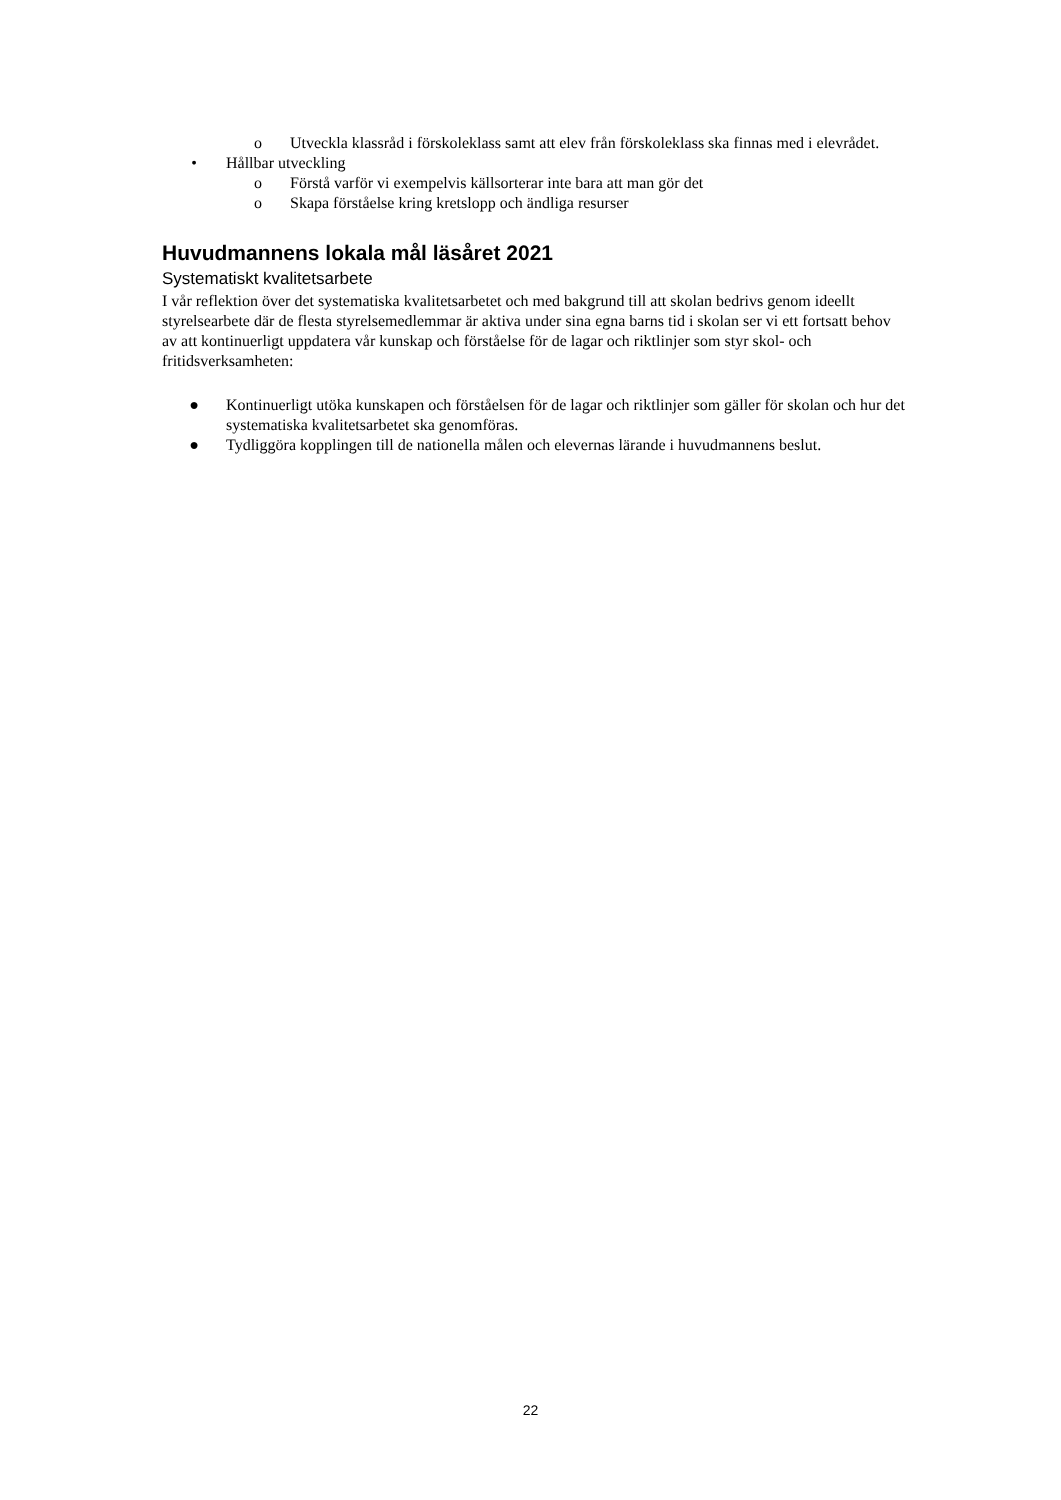o Utveckla klassråd i förskoleklass samt att elev från förskoleklass ska finnas med i elevrådet.
• Hållbar utveckling
o Förstå varför vi exempelvis källsorterar inte bara att man gör det
o Skapa förståelse kring kretslopp och ändliga resurser
Huvudmannens lokala mål läsåret 2021
Systematiskt kvalitetsarbete
I vår reflektion över det systematiska kvalitetsarbetet och med bakgrund till att skolan bedrivs genom ideellt styrelsearbete där de flesta styrelsemedlemmar är aktiva under sina egna barns tid i skolan ser vi ett fortsatt behov av att kontinuerligt uppdatera vår kunskap och förståelse för de lagar och riktlinjer som styr skol- och fritidsverksamheten:
● Kontinuerligt utöka kunskapen och förståelsen för de lagar och riktlinjer som gäller för skolan och hur det systematiska kvalitetsarbetet ska genomföras.
● Tydliggöra kopplingen till de nationella målen och elevernas lärande i huvudmannens beslut.
22